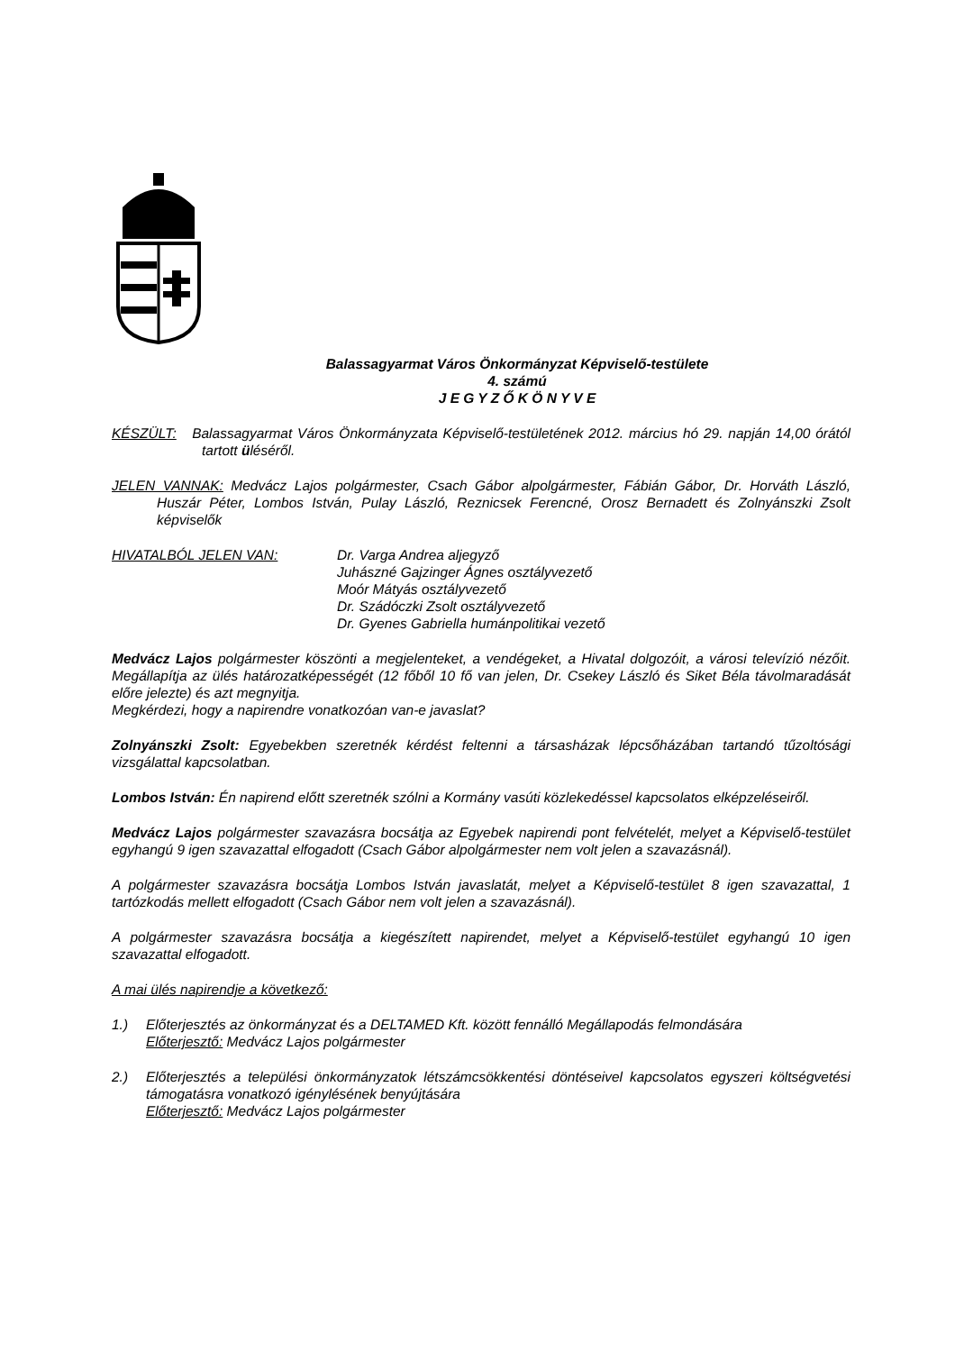Balassagyarmat Város Önkormányzat Képviselő-testülete
4. számú
J E G Y Z Ő K Ö N Y V E
KÉSZÜLT: Balassagyarmat Város Önkormányzata Képviselő-testületének 2012. március hó 29. napján 14,00 órától tartott üléséről.
JELEN VANNAK: Medvácz Lajos polgármester, Csach Gábor alpolgármester, Fábián Gábor, Dr. Horváth László, Huszár Péter, Lombos István, Pulay László, Reznicsek Ferencné, Orosz Bernadett és Zolnyánszki Zsolt képviselők
HIVATALBÓL JELEN VAN: Dr. Varga Andrea aljegyző
Juhászné Gajzinger Ágnes osztályvezető
Moór Mátyás osztályvezető
Dr. Szádóczki Zsolt osztályvezető
Dr. Gyenes Gabriella humánpolitikai vezető
Medvácz Lajos polgármester köszönti a megjelenteket, a vendégeket, a Hivatal dolgozóit, a városi televízió nézőit. Megállapítja az ülés határozatképességét (12 főből 10 fő van jelen, Dr. Csekey László és Siket Béla távolmaradását előre jelezte) és azt megnyitja.
Megkérdezi, hogy a napirendre vonatkozóan van-e javaslat?
Zolnyánszki Zsolt: Egyebekben szeretnék kérdést feltenni a társasházak lépcsőházában tartandó tűzoltósági vizsgálattal kapcsolatban.
Lombos István: Én napirend előtt szeretnék szólni a Kormány vasúti közlekedéssel kapcsolatos elképzeléseiről.
Medvácz Lajos polgármester szavazásra bocsátja az Egyebek napirendi pont felvételét, melyet a Képviselő-testület egyhangú 9 igen szavazattal elfogadott (Csach Gábor alpolgármester nem volt jelen a szavazásnál).
A polgármester szavazásra bocsátja Lombos István javaslatát, melyet a Képviselő-testület 8 igen szavazattal, 1 tartózkodás mellett elfogadott (Csach Gábor nem volt jelen a szavazásnál).
A polgármester szavazásra bocsátja a kiegészített napirendet, melyet a Képviselő-testület egyhangú 10 igen szavazattal elfogadott.
A mai ülés napirendje a következő:
1.) Előterjesztés az önkormányzat és a DELTAMED Kft. között fennálló Megállapodás felmondására
Előterjesztő: Medvácz Lajos polgármester
2.) Előterjesztés a települési önkormányzatok létszámcsökkentési döntéseivel kapcsolatos egyszeri költségvetési támogatásra vonatkozó igénylésének benyújtására
Előterjesztő: Medvácz Lajos polgármester